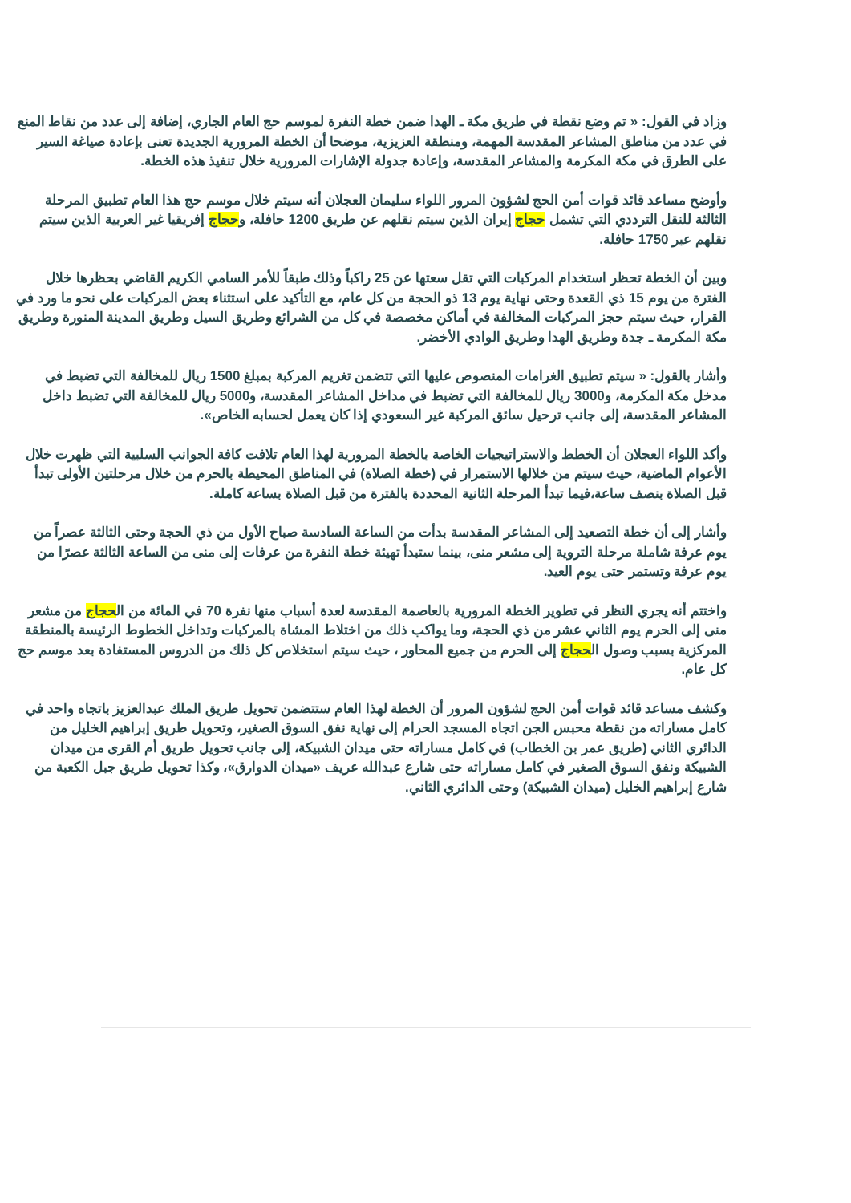وزاد في القول: « تم وضع نقطة في طريق مكة ـ الهدا ضمن خطة النفرة لموسم حج العام الجاري، إضافة إلى عدد من نقاط المنع في عدد من مناطق المشاعر المقدسة المهمة، ومنطقة العزيزية، موضحا أن الخطة المرورية الجديدة تعنى بإعادة صياغة السير على الطرق في مكة المكرمة والمشاعر المقدسة، وإعادة جدولة الإشارات المرورية خلال تنفيذ هذه الخطة.
وأوضح مساعد قائد قوات أمن الحج لشؤون المرور اللواء سليمان العجلان أنه سيتم خلال موسم حج هذا العام تطبيق المرحلة الثالثة للنقل الترددي التي تشمل حجاج إيران الذين سيتم نقلهم عن طريق 1200 حافلة، وحجاج إفريقيا غير العربية الذين سيتم نقلهم عبر 1750 حافلة.
وبين أن الخطة تحظر استخدام المركبات التي تقل سعتها عن 25 راكباً وذلك طبقاً للأمر السامي الكريم القاضي بحظرها خلال الفترة من يوم 15 ذي القعدة وحتى نهاية يوم 13 ذو الحجة من كل عام، مع التأكيد على استثناء بعض المركبات على نحو ما ورد في القرار، حيث سيتم حجز المركبات المخالفة في أماكن مخصصة في كل من الشرائع وطريق السيل وطريق المدينة المنورة وطريق مكة المكرمة ـ جدة وطريق الهدا وطريق الوادي الأخضر.
وأشار بالقول: « سيتم تطبيق الغرامات المنصوص عليها التي تتضمن تغريم المركبة بمبلغ 1500 ريال للمخالفة التي تضبط في مدخل مكة المكرمة، و3000 ريال للمخالفة التي تضبط في مداخل المشاعر المقدسة، و5000 ريال للمخالفة التي تضبط داخل المشاعر المقدسة، إلى جانب ترحيل سائق المركبة غير السعودي إذا كان يعمل لحسابه الخاص».
وأكد اللواء العجلان أن الخطط والاستراتيجيات الخاصة بالخطة المرورية لهذا العام تلافت كافة الجوانب السلبية التي ظهرت خلال الأعوام الماضية، حيث سيتم من خلالها الاستمرار في (خطة الصلاة) في المناطق المحيطة بالحرم من خلال مرحلتين الأولى تبدأ قبل الصلاة بنصف ساعة،فيما تبدأ المرحلة الثانية المحددة بالفترة من قبل الصلاة بساعة كاملة.
وأشار إلى أن خطة التصعيد إلى المشاعر المقدسة بدأت من الساعة السادسة صباح الأول من ذي الحجة وحتى الثالثة عصراً من يوم عرفة شاملة مرحلة التروية إلى مشعر منى، بينما ستبدأ تهيئة خطة النفرة من عرفات إلى منى من الساعة الثالثة عصرًا من يوم عرفة وتستمر حتى يوم العيد.
واختتم أنه يجري النظر في تطوير الخطة المرورية بالعاصمة المقدسة لعدة أسباب منها نفرة 70 في المائة من الحجاج من مشعر منى إلى الحرم يوم الثاني عشر من ذي الحجة، وما يواكب ذلك من اختلاط المشاة بالمركبات وتداخل الخطوط الرئيسة بالمنطقة المركزية بسبب وصول الحجاج إلى الحرم من جميع المحاور ، حيث سيتم استخلاص كل ذلك من الدروس المستفادة بعد موسم حج كل عام.
وكشف مساعد قائد قوات أمن الحج لشؤون المرور أن الخطة لهذا العام ستتضمن تحويل طريق الملك عبدالعزيز باتجاه واحد في كامل مساراته من نقطة محبس الجن اتجاه المسجد الحرام إلى نهاية نفق السوق الصغير، وتحويل طريق إبراهيم الخليل من الدائري الثاني (طريق عمر بن الخطاب) في كامل مساراته حتى ميدان الشبيكة، إلى جانب تحويل طريق أم القرى من ميدان الشبيكة ونفق السوق الصغير في كامل مساراته حتى شارع عبدالله عريف «ميدان الدوارق»، وكذا تحويل طريق جبل الكعبة من شارع إبراهيم الخليل (ميدان الشبيكة) وحتى الدائري الثاني.